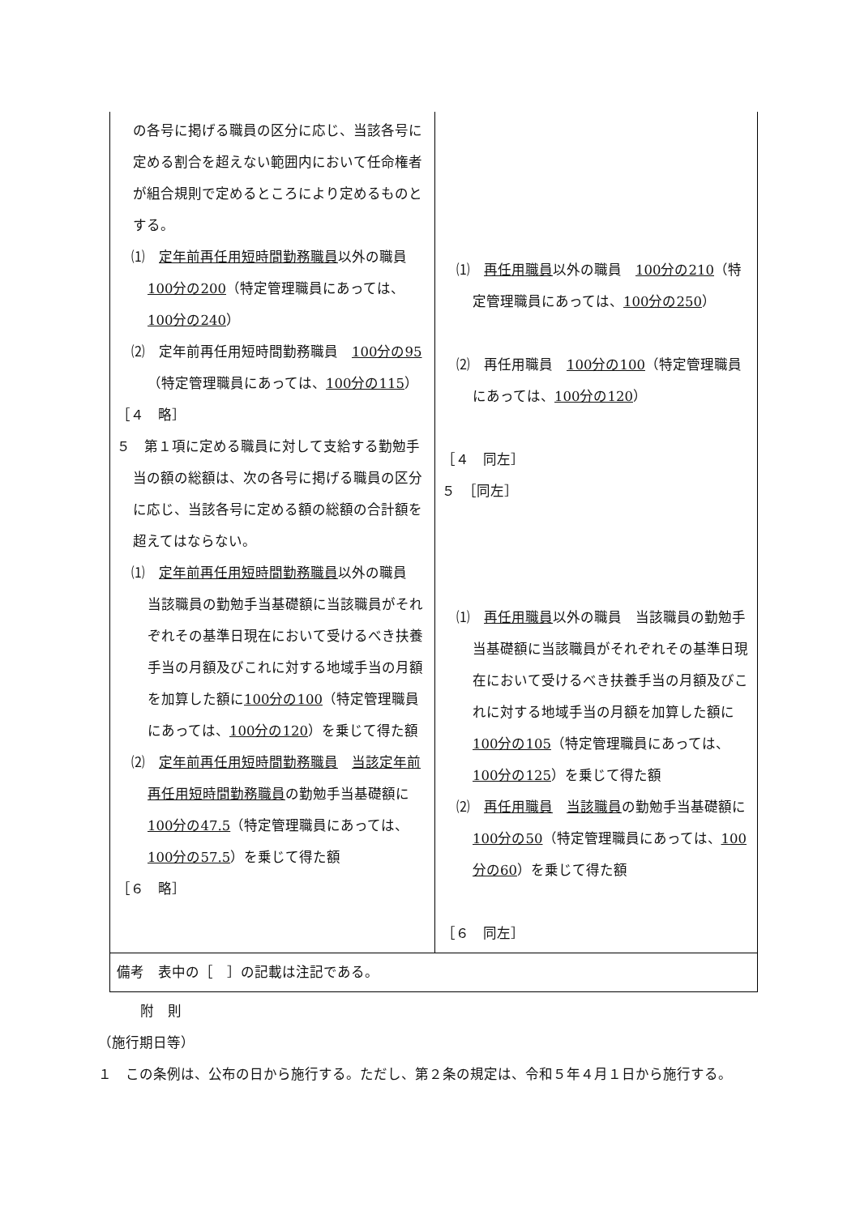| の各号に掲げる職員の区分に応じ、当該各号に定める割合を超えない範囲内において任命権者が組合規則で定めるところにより定めるものとする。 ⑴ 定年前再任用短時間勤務職員 以外の職員 100分の200 （特定管理職員にあっては、 100分の240 ） ⑵ 定年前再任用短時間勤務職員 100分の95 （特定管理職員にあっては、 100分の115 ） ［４ 略］ ５ 第１項に定める職員に対して支給する勤勉手当の額の総額は、次の各号に掲げる職員の区分に応じ、当該各号に定める額の総額の合計額を超えてはならない。 ⑴ 定年前再任用短時間勤務職員 以外の職員 当該職員の勤勉手当基礎額に当該職員がそれぞれその基準日現在において受けるべき扶養手当の月額及びこれに対する地域手当の月額を加算した額に 100分の100 （特定管理職員にあっては、 100分の120 ）を乗じて得た額 ⑵ 定年前再任用短時間勤務職員 当該定年前再任用短時間勤務職員 の勤勉手当基礎額に 100分の47.5 （特定管理職員にあっては、 100分の57.5 ）を乗じて得た額 ［６ 略］ | ⑴ 再任用職員 以外の職員 100分の210 （特定管理職員にあっては、 100分の250 ） ⑵ 再任用職員 100分の100 （特定管理職員にあっては、 100分の120 ） ［４ 同左］ ５ ［同左］ ⑴ 再任用職員 以外の職員 当該職員の勤勉手当基礎額に当該職員がそれぞれその基準日現在において受けるべき扶養手当の月額及びこれに対する地域手当の月額を加算した額に 100分の105 （特定管理職員にあっては、 100分の125 ）を乗じて得た額 ⑵ 再任用職員 当該職員 の勤勉手当基礎額に 100分の50 （特定管理職員にあっては、 100分の60 ）を乗じて得た額 ［６ 同左］ |
| 備考 表中の［ ］の記載は注記である。 | |
附　則
（施行期日等）
１　この条例は、公布の日から施行する。ただし、第２条の規定は、令和５年４月１日から施行する。